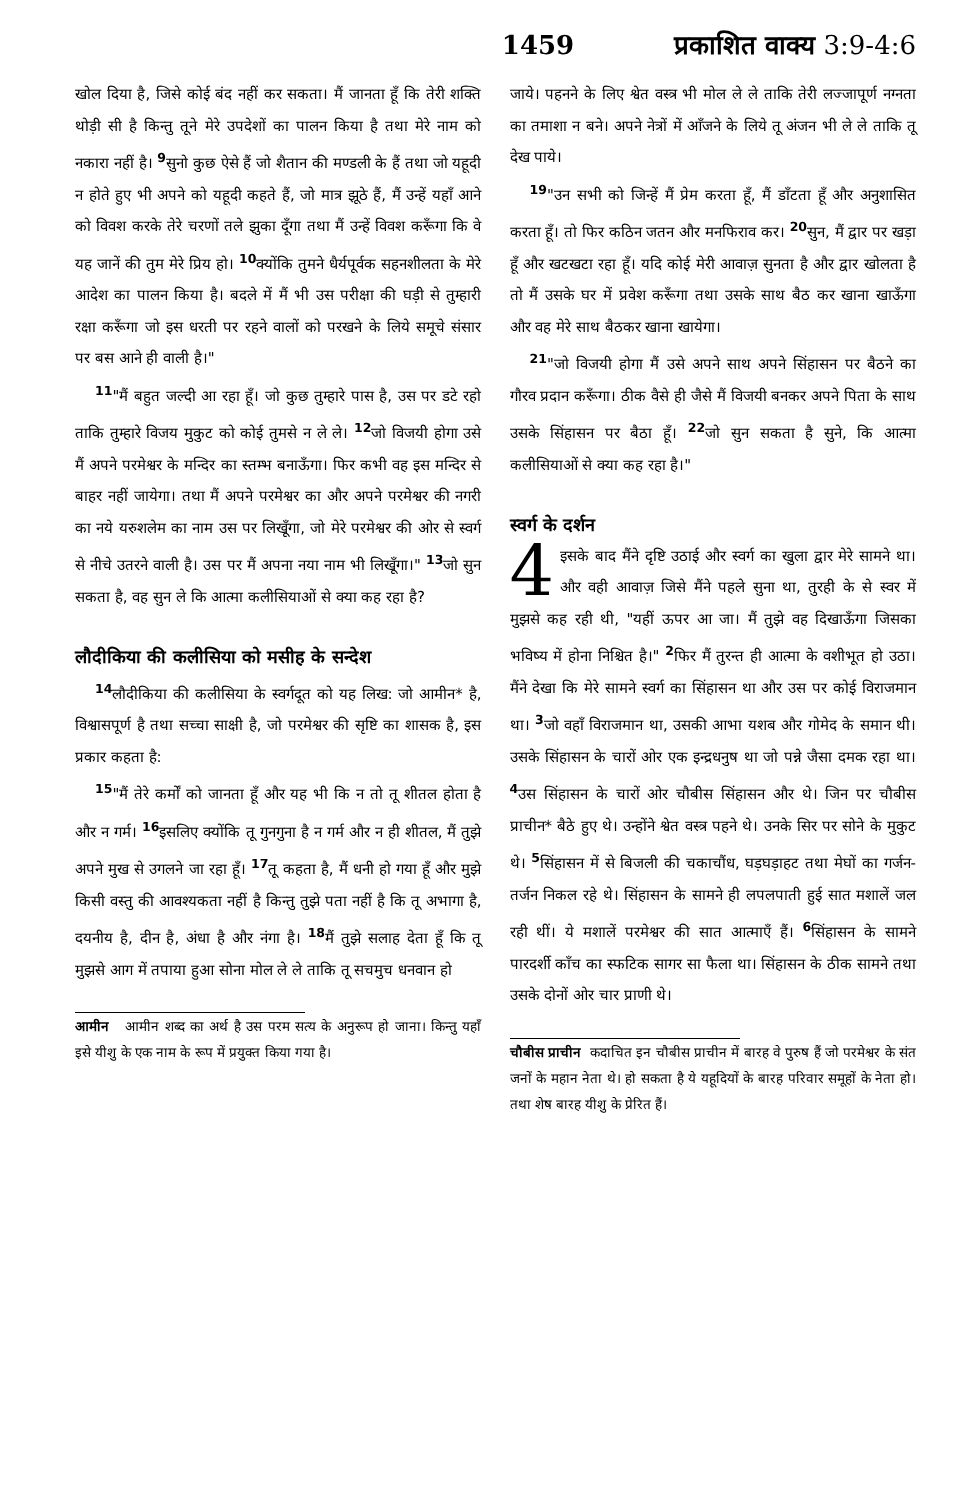1459 प्रकाशित वाक्य 3:9-4:6
खोल दिया है, जिसे कोई बंद नहीं कर सकता। मैं जानता हूँ कि तेरी शक्ति थोड़ी सी है किन्तु तूने मेरे उपदेशों का पालन किया है तथा मेरे नाम को नकारा नहीं है। <sup>9</sup>सुनो कुछ ऐसे हैं जो शैतान की मण्डली के हैं तथा जो यहूदी न होते हुए भी अपने को यहूदी कहते हैं, जो मात्र झूठे हैं, मैं उन्हें यहाँ आने को विवश करके तेरे चरणों तले झुका दूँगा तथा मैं उन्हें विवश करूँगा कि वे यह जानें की तुम मेरे प्रिय हो। <sup>10</sup>क्योंकि तुमने धैर्यपूर्वक सहनशीलता के मेरे आदेश का पालन किया है। बदले में मैं भी उस परीक्षा की घड़ी से तुम्हारी रक्षा करूँगा जो इस धरती पर रहने वालों को परखने के लिये समूचे संसार पर बस आने ही वाली है।"
<sup>11</sup> "मैं बहुत जल्दी आ रहा हूँ। जो कुछ तुम्हारे पास है, उस पर डटे रहो ताकि तुम्हारे विजय मुकुट को कोई तुमसे न ले ले। <sup>12</sup>जो विजयी होगा उसे मैं अपने परमेश्वर के मन्दिर का स्तम्भ बनाऊँगा। फिर कभी वह इस मन्दिर से बाहर नहीं जायेगा। तथा मैं अपने परमेश्वर का और अपने परमेश्वर की नगरी का नये यरुशलेम का नाम उस पर लिखूँगा, जो मेरे परमेश्वर की ओर से स्वर्ग से नीचे उतरने वाली है। उस पर मैं अपना नया नाम भी लिखूँगा।" <sup>13</sup>जो सुन सकता है, वह सुन ले कि आत्मा कलीसियाओं से क्या कह रहा है?
लौदीकिया की कलीसिया को मसीह के सन्देश
<sup>14</sup> लौदीकिया की कलीसिया के स्वर्गदूत को यह लिख: जो आमीन* है, विश्वासपूर्ण है तथा सच्चा साक्षी है, जो परमेश्वर की सृष्टि का शासक है, इस प्रकार कहता है:
<sup>15</sup> "मैं तेरे कर्मों को जानता हूँ और यह भी कि न तो तू शीतल होता है और न गर्म। <sup>16</sup>इसलिए क्योंकि तू गुनगुना है न गर्म और न ही शीतल, मैं तुझे अपने मुख से उगलने जा रहा हूँ। <sup>17</sup>तू कहता है, मैं धनी हो गया हूँ और मुझे किसी वस्तु की आवश्यकता नहीं है किन्तु तुझे पता नहीं है कि तू अभागा है, दयनीय है, दीन है, अंधा है और नंगा है। <sup>18</sup>मैं तुझे सलाह देता हूँ कि तू मुझसे आग में तपाया हुआ सोना मोल ले ले ताकि तू सचमुच धनवान हो
आमीन आमीन शब्द का अर्थ है उस परम सत्य के अनुरूप हो जाना। किन्तु यहाँ इसे यीशु के एक नाम के रूप में प्रयुक्त किया गया है।
जाये। पहनने के लिए श्वेत वस्त्र भी मोल ले ले ताकि तेरी लज्जापूर्ण नग्नता का तमाशा न बने। अपने नेत्रों में आँजने के लिये तू अंजन भी ले ले ताकि तू देख पाये।
<sup>19</sup> "उन सभी को जिन्हें मैं प्रेम करता हूँ, मैं डाँटता हूँ और अनुशासित करता हूँ। तो फिर कठिन जतन और मनफिराव कर। <sup>20</sup>सुन, मैं द्वार पर खड़ा हूँ और खटखटा रहा हूँ। यदि कोई मेरी आवाज़ सुनता है और द्वार खोलता है तो मैं उसके घर में प्रवेश करूँगा तथा उसके साथ बैठ कर खाना खाऊँगा और वह मेरे साथ बैठकर खाना खायेगा।
<sup>21</sup> "जो विजयी होगा मैं उसे अपने साथ अपने सिंहासन पर बैठने का गौरव प्रदान करूँगा। ठीक वैसे ही जैसे मैं विजयी बनकर अपने पिता के साथ उसके सिंहासन पर बैठा हूँ। <sup>22</sup>जो सुन सकता है सुने, कि आत्मा कलीसियाओं से क्या कह रहा है।"
स्वर्ग के दर्शन
4 इसके बाद मैंने दृष्टि उठाई और स्वर्ग का खुला द्वार मेरे सामने था। और वही आवाज़ जिसे मैंने पहले सुना था, तुरही के से स्वर में मुझसे कह रही थी, "यहीं ऊपर आ जा। मैं तुझे वह दिखाऊँगा जिसका भविष्य में होना निश्चित है।" <sup>2</sup>फिर मैं तुरन्त ही आत्मा के वशीभूत हो उठा। मैंने देखा कि मेरे सामने स्वर्ग का सिंहासन था और उस पर कोई विराजमान था। <sup>3</sup>जो वहाँ विराजमान था, उसकी आभा यशब और गोमेद के समान थी। उसके सिंहासन के चारों ओर एक इन्द्रधनुष था जो पन्ने जैसा दमक रहा था। <sup>4</sup>उस सिंहासन के चारों ओर चौबीस सिंहासन और थे। जिन पर चौबीस प्राचीन* बैठे हुए थे। उन्होंने श्वेत वस्त्र पहने थे। उनके सिर पर सोने के मुकुट थे। <sup>5</sup>सिंहासन में से बिजली की चकाचौंध, घड़घड़ाहट तथा मेघों का गर्जन-तर्जन निकल रहे थे। सिंहासन के सामने ही लपलपाती हुई सात मशालें जल रही थीं। ये मशालें परमेश्वर की सात आत्माएँ हैं। <sup>6</sup>सिंहासन के सामने पारदर्शी काँच का स्फटिक सागर सा फैला था। सिंहासन के ठीक सामने तथा उसके दोनों ओर चार प्राणी थे।
चौबीस प्राचीन कदाचित इन चौबीस प्राचीन में बारह वे पुरुष हैं जो परमेश्वर के संत जनों के महान नेता थे। हो सकता है ये यहूदियों के बारह परिवार समूहों के नेता हो। तथा शेष बारह यीशु के प्रेरित हैं।